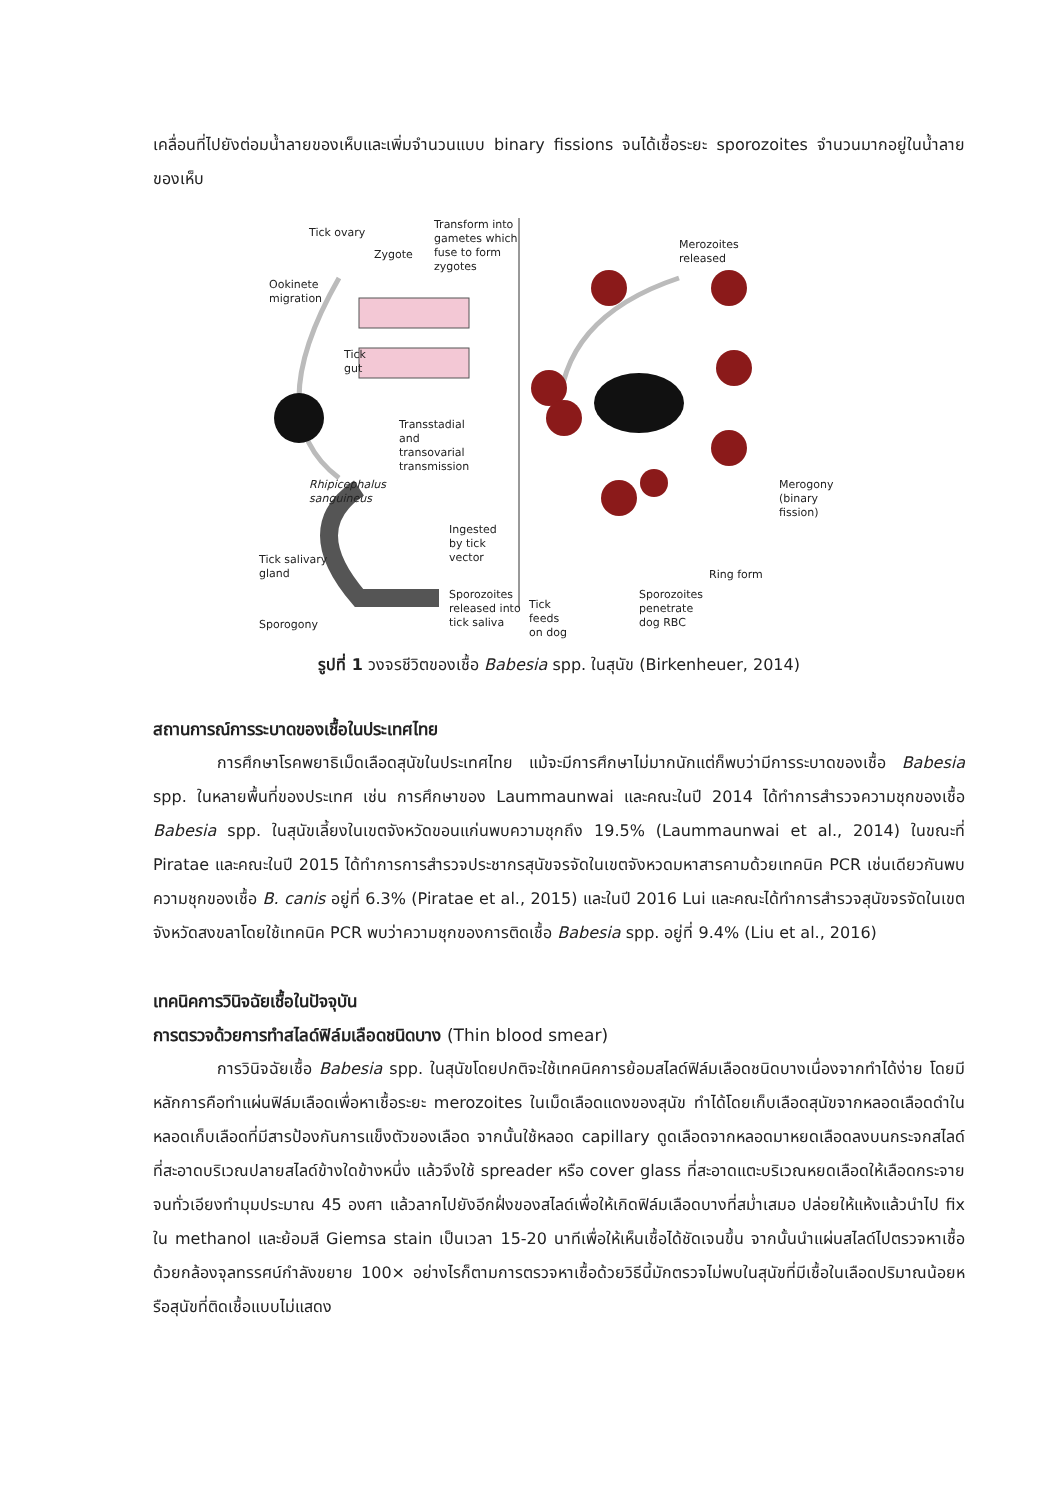เคลื่อนที่ไปยังต่อมน้ำลายของเห็บและเพิ่มจำนวนแบบ binary fissions จนได้เชื้อระยะ sporozoites จำนวนมากอยู่ในน้ำลายของเห็บ
Tick ovary
Zygote
Transform into
gametes which
fuse to form
zygotes
Ookinete
migration
Tick
gut
Transstadial
and
transovarial
transmission
Rhipicephalus
sanguineus
Ingested
by tick
vector
Merozoites
released
Merogony
(binary fission)
Tick salivary
gland Ring form
Sporogony
Sporozoites
released into
tick saliva
Tick
feeds
on dog
Sporozoites
penetrate
dog RBC
รูปที่ 1 วงจรชีวิตของเชื้อ Babesia spp. ในสุนัข (Birkenheuer, 2014)
สถานการณ์การระบาดของเชื้อในประเทศไทย
การศึกษาโรคพยาธิเม็ดเลือดสุนัขในประเทศไทย แม้จะมีการศึกษาไม่มากนักแต่ก็พบว่ามีการระบาดของเชื้อ Babesia spp. ในหลายพื้นที่ของประเทศ เช่น การศึกษาของ Laummaunwai และคณะในปี 2014 ได้ทำการสำรวจความชุกของเชื้อ Babesia spp. ในสุนัขเลี้ยงในเขตจังหวัดขอนแก่นพบความชุกถึง 19.5% (Laummaunwai et al., 2014) ในขณะที่ Piratae และคณะในปี 2015 ได้ทำการการสำรวจประชากรสุนัขจรจัดในเขตจังหวดมหาสารคามด้วยเทคนิค PCR เช่นเดียวกันพบความชุกของเชื้อ B. canis อยู่ที่ 6.3% (Piratae et al., 2015) และในปี 2016 Lui และคณะได้ทำการสำรวจสุนัขจรจัดในเขตจังหวัดสงขลาโดยใช้เทคนิค PCR พบว่าความชุกของการติดเชื้อ Babesia spp. อยู่ที่ 9.4% (Liu et al., 2016)
เทคนิคการวินิจฉัยเชื้อในปัจจุบัน
การตรวจด้วยการทำสไลด์ฟิล์มเลือดชนิดบาง (Thin blood smear)
การวินิจฉัยเชื้อ Babesia spp. ในสุนัขโดยปกติจะใช้เทคนิคการย้อมสไลด์ฟิล์มเลือดชนิดบางเนื่องจากทำได้ง่าย โดยมีหลักการคือทำแผ่นฟิล์มเลือดเพื่อหาเชื้อระยะ merozoites ในเม็ดเลือดแดงของสุนัข ทำได้โดยเก็บเลือดสุนัขจากหลอดเลือดดำในหลอดเก็บเลือดที่มีสารป้องกันการแข็งตัวของเลือด จากนั้นใช้หลอด capillary ดูดเลือดจากหลอดมาหยดเลือดลงบนกระจกสไลด์ที่สะอาดบริเวณปลายสไลด์ข้างใดข้างหนึ่ง แล้วจึงใช้ spreader หรือ cover glass ที่สะอาดแตะบริเวณหยดเลือดให้เลือดกระจายจนทั่วเอียงทำมุมประมาณ 45 องศา แล้วลากไปยังอีกฝั่งของสไลด์เพื่อให้เกิดฟิล์มเลือดบางที่สม่ำเสมอ ปล่อยให้แห้งแล้วนำไป fix ใน methanol และย้อมสี Giemsa stain เป็นเวลา 15-20 นาทีเพื่อให้เห็นเชื้อได้ชัดเจนขึ้น จากนั้นนำแผ่นสไลด์ไปตรวจหาเชื้อด้วยกล้องจุลทรรศน์กำลังขยาย 100× อย่างไรก็ตามการตรวจหาเชื้อด้วยวิธีนี้มักตรวจไม่พบในสุนัขที่มีเชื้อในเลือดปริมาณน้อยหรือสุนัขที่ติดเชื้อแบบไม่แสดง